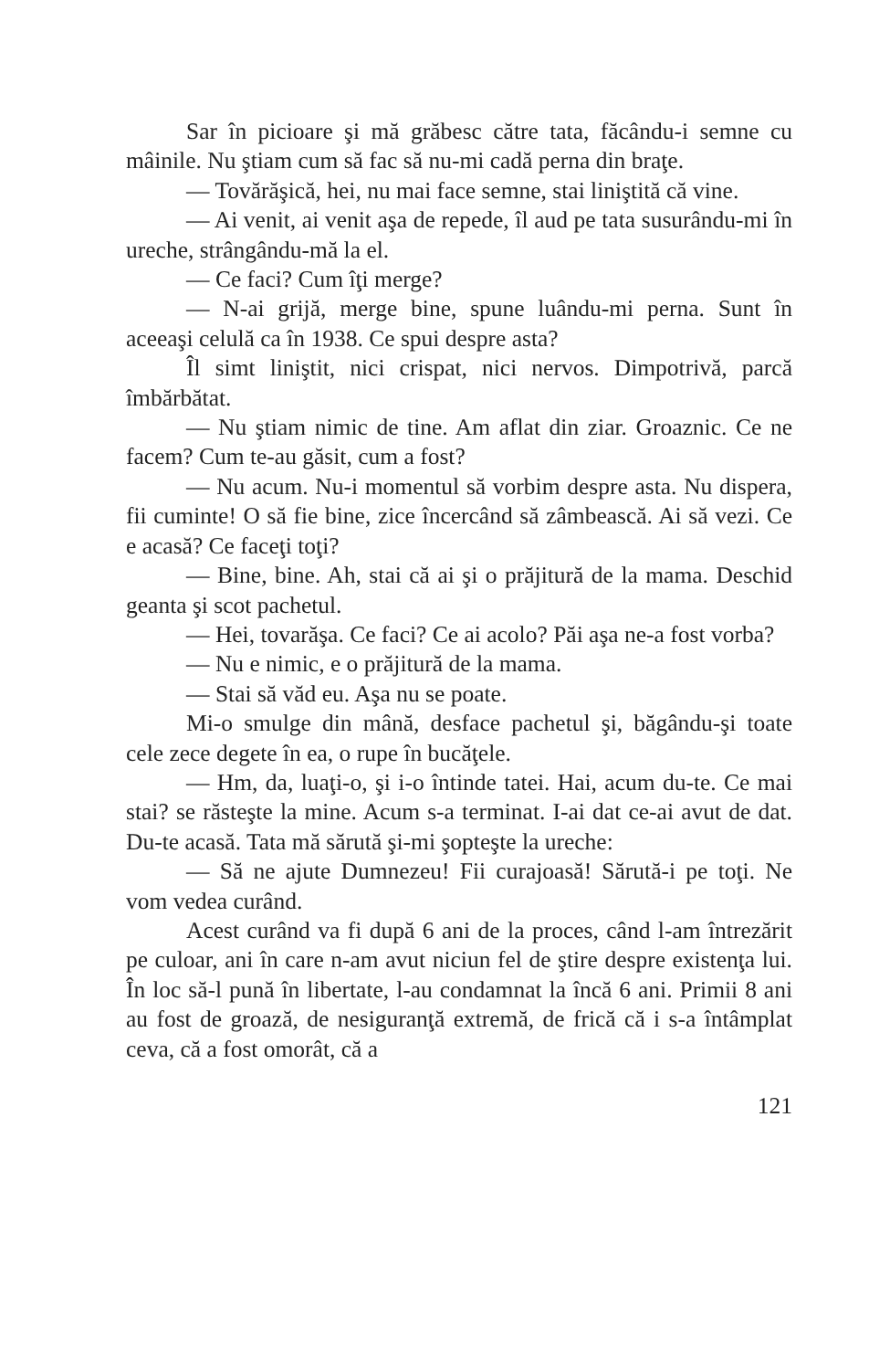Sar în picioare şi mă grăbesc către tata, făcându-i semne cu mâinile. Nu ştiam cum să fac să nu-mi cadă perna din braţe.
— Tovărăşică, hei, nu mai face semne, stai liniştită că vine.
— Ai venit, ai venit aşa de repede, îl aud pe tata susurându-mi în ureche, strângându-mă la el.
— Ce faci? Cum îţi merge?
— N-ai grijă, merge bine, spune luându-mi perna. Sunt în aceeaşi celulă ca în 1938. Ce spui despre asta?
Îl simt liniştit, nici crispat, nici nervos. Dimpotrivă, parcă îmbărbătat.
— Nu ştiam nimic de tine. Am aflat din ziar. Groaznic. Ce ne facem? Cum te-au găsit, cum a fost?
— Nu acum. Nu-i momentul să vorbim despre asta. Nu dispera, fii cuminte! O să fie bine, zice încercând să zâmbească. Ai să vezi. Ce e acasă? Ce faceţi toţi?
— Bine, bine. Ah, stai că ai şi o prăjitură de la mama. Deschid geanta şi scot pachetul.
— Hei, tovarăşa. Ce faci? Ce ai acolo? Păi aşa ne-a fost vorba?
— Nu e nimic, e o prăjitură de la mama.
— Stai să văd eu. Aşa nu se poate.
Mi-o smulge din mână, desface pachetul şi, băgându-şi toate cele zece degete în ea, o rupe în bucăţele.
— Hm, da, luaţi-o, şi i-o întinde tatei. Hai, acum du-te. Ce mai stai? se răsteşte la mine. Acum s-a terminat. I-ai dat ce-ai avut de dat. Du-te acasă. Tata mă sărută şi-mi şopteşte la ureche:
— Să ne ajute Dumnezeu! Fii curajoasă! Sărută-i pe toţi. Ne vom vedea curând.
Acest curând va fi după 6 ani de la proces, când l-am întrezărit pe culoar, ani în care n-am avut niciun fel de ştire despre existenţa lui. În loc să-l pună în libertate, l-au condamnat la încă 6 ani. Primii 8 ani au fost de groază, de nesiguranţă extremă, de frică că i s-a întâmplat ceva, că a fost omorât, că a
121